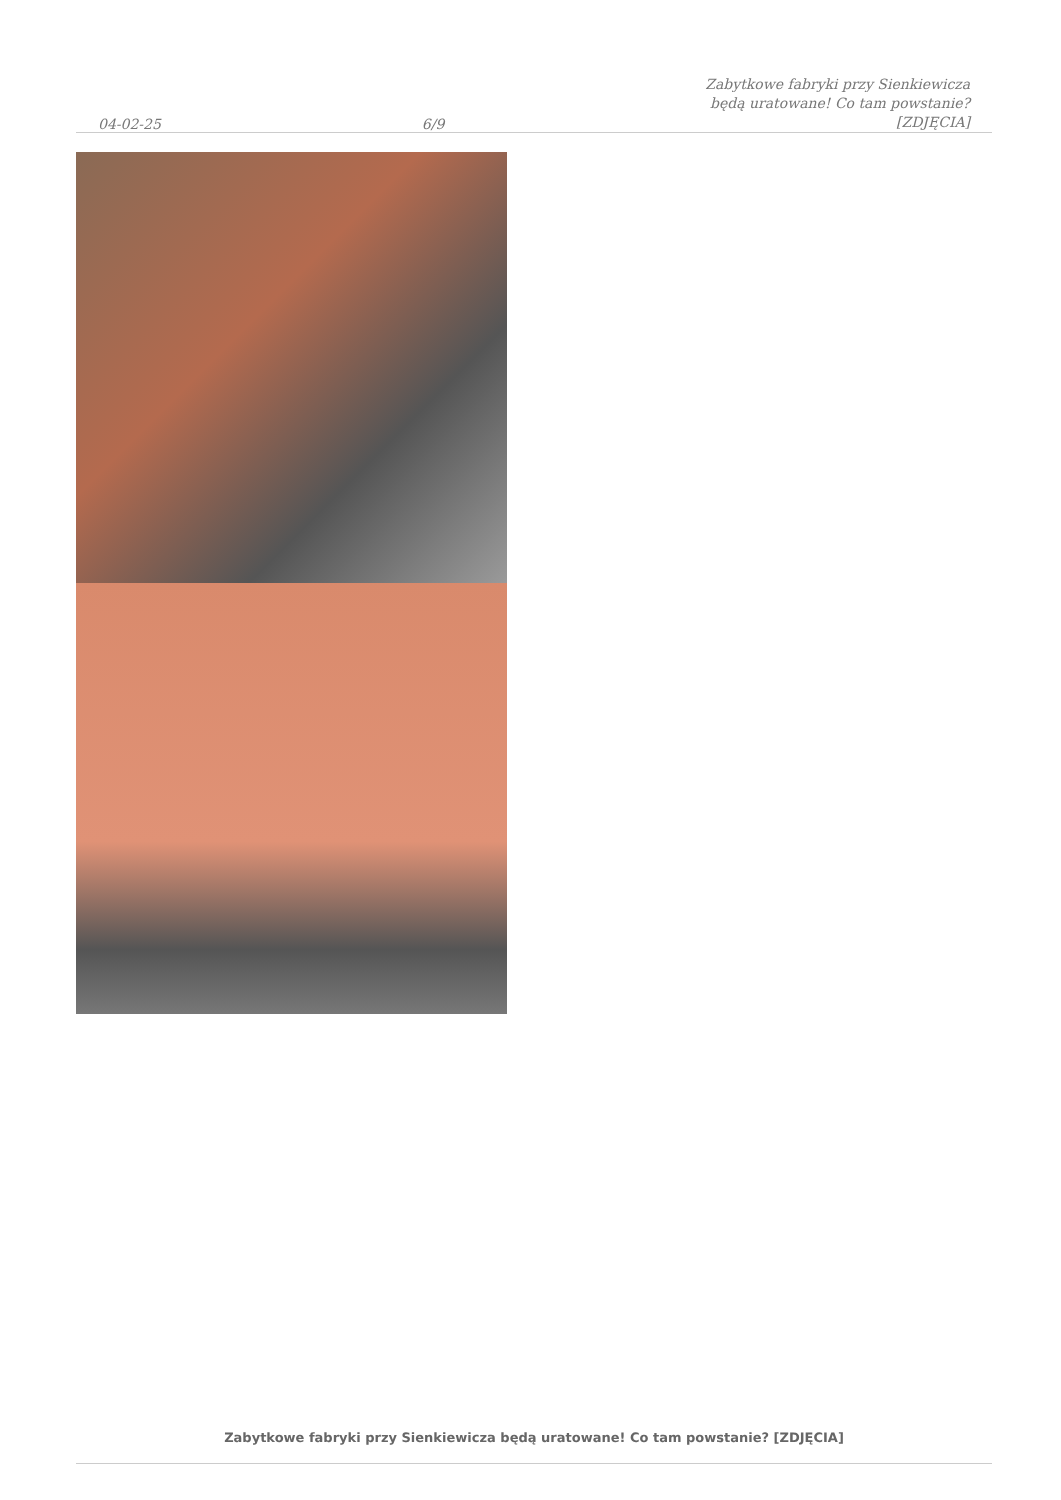04-02-25 6/9 Zabytkowe fabryki przy Sienkiewicza
będą uratowane! Co tam powstanie?
[ZDJĘCIA]
Zabytkowe fabryki przy Sienkiewicza będą uratowane! Co tam powstanie? [ZDJĘCIA]